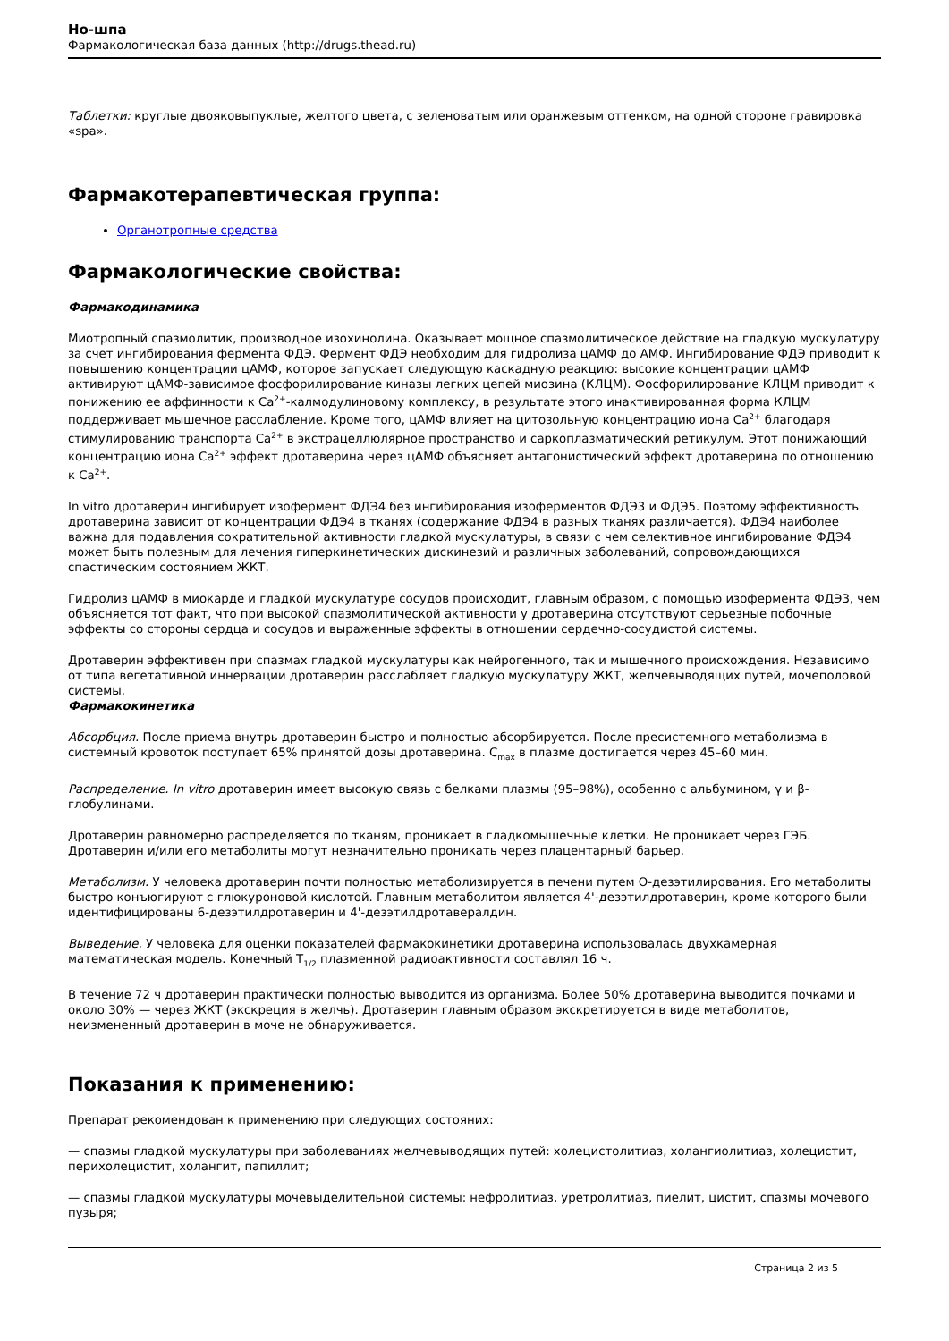Но-шпа
Фармакологическая база данных (http://drugs.thead.ru)
Таблетки: круглые двояковыпуклые, желтого цвета, с зеленоватым или оранжевым оттенком, на одной стороне гравировка «spa».
Фармакотерапевтическая группа:
Органотропные средства
Фармакологические свойства:
Фармакодинамика
Миотропный спазмолитик, производное изохинолина. Оказывает мощное спазмолитическое действие на гладкую мускулатуру за счет ингибирования фермента ФДЭ. Фермент ФДЭ необходим для гидролиза цАМФ до АМФ. Ингибирование ФДЭ приводит к повышению концентрации цАМФ, которое запускает следующую каскадную реакцию: высокие концентрации цАМФ активируют цАМФ-зависимое фосфорилирование киназы легких цепей миозина (КЛЦМ). Фосфорилирование КЛЦМ приводит к понижению ее аффинности к Ca<sup>2+</sup>-калмодулиновому комплексу, в результате этого инактивированная форма КЛЦМ поддерживает мышечное расслабление. Кроме того, цАМФ влияет на цитозольную концентрацию иона Ca<sup>2+</sup> благодаря стимулированию транспорта Ca<sup>2+</sup> в экстрацеллюлярное пространство и саркоплазматический ретикулум. Этот понижающий концентрацию иона Ca<sup>2+</sup> эффект дротаверина через цАМФ объясняет антагонистический эффект дротаверина по отношению к Ca<sup>2+</sup>.
In vitro дротаверин ингибирует изофермент ФДЭ4 без ингибирования изоферментов ФДЭ3 и ФДЭ5. Поэтому эффективность дротаверина зависит от концентрации ФДЭ4 в тканях (содержание ФДЭ4 в разных тканях различается). ФДЭ4 наиболее важна для подавления сократительной активности гладкой мускулатуры, в связи с чем селективное ингибирование ФДЭ4 может быть полезным для лечения гиперкинетических дискинезий и различных заболеваний, сопровождающихся спастическим состоянием ЖКТ.
Гидролиз цАМФ в миокарде и гладкой мускулатуре сосудов происходит, главным образом, с помощью изофермента ФДЭ3, чем объясняется тот факт, что при высокой спазмолитической активности у дротаверина отсутствуют серьезные побочные эффекты со стороны сердца и сосудов и выраженные эффекты в отношении сердечно-сосудистой системы.
Дротаверин эффективен при спазмах гладкой мускулатуры как нейрогенного, так и мышечного происхождения. Независимо от типа вегетативной иннервации дротаверин расслабляет гладкую мускулатуру ЖКТ, желчевыводящих путей, мочеполовой системы.
Фармакокинетика
Абсорбция. После приема внутрь дротаверин быстро и полностью абсорбируется. После пресистемного метаболизма в системный кровоток поступает 65% принятой дозы дротаверина. C<sub>max</sub> в плазме достигается через 45–60 мин.
Распределение. In vitro дротаверин имеет высокую связь с белками плазмы (95–98%), особенно с альбумином, γ и β-глобулинами.
Дротаверин равномерно распределяется по тканям, проникает в гладкомышечные клетки. Не проникает через ГЭБ. Дротаверин и/или его метаболиты могут незначительно проникать через плацентарный барьер.
Метаболизм. У человека дротаверин почти полностью метаболизируется в печени путем О-дезэтилирования. Его метаболиты быстро конъюгируют с глюкуроновой кислотой. Главным метаболитом является 4'-дезэтилдротаверин, кроме которого были идентифицированы 6-дезэтилдротаверин и 4'-дезэтилдротавералдин.
Выведение. У человека для оценки показателей фармакокинетики дротаверина использовалась двухкамерная математическая модель. Конечный T<sub>1/2</sub> плазменной радиоактивности составлял 16 ч.
В течение 72 ч дротаверин практически полностью выводится из организма. Более 50% дротаверина выводится почками и около 30% — через ЖКТ (экскреция в желчь). Дротаверин главным образом экскретируется в виде метаболитов, неизмененный дротаверин в моче не обнаруживается.
Показания к применению:
Препарат рекомендован к применению при следующих состояних:
— спазмы гладкой мускулатуры при заболеваниях желчевыводящих путей: холецистолитиаз, холангиолитиаз, холецистит, перихолецистит, холангит, папиллит;
— спазмы гладкой мускулатуры мочевыделительной системы: нефролитиаз, уретролитиаз, пиелит, цистит, спазмы мочевого пузыря;
Страница 2 из 5